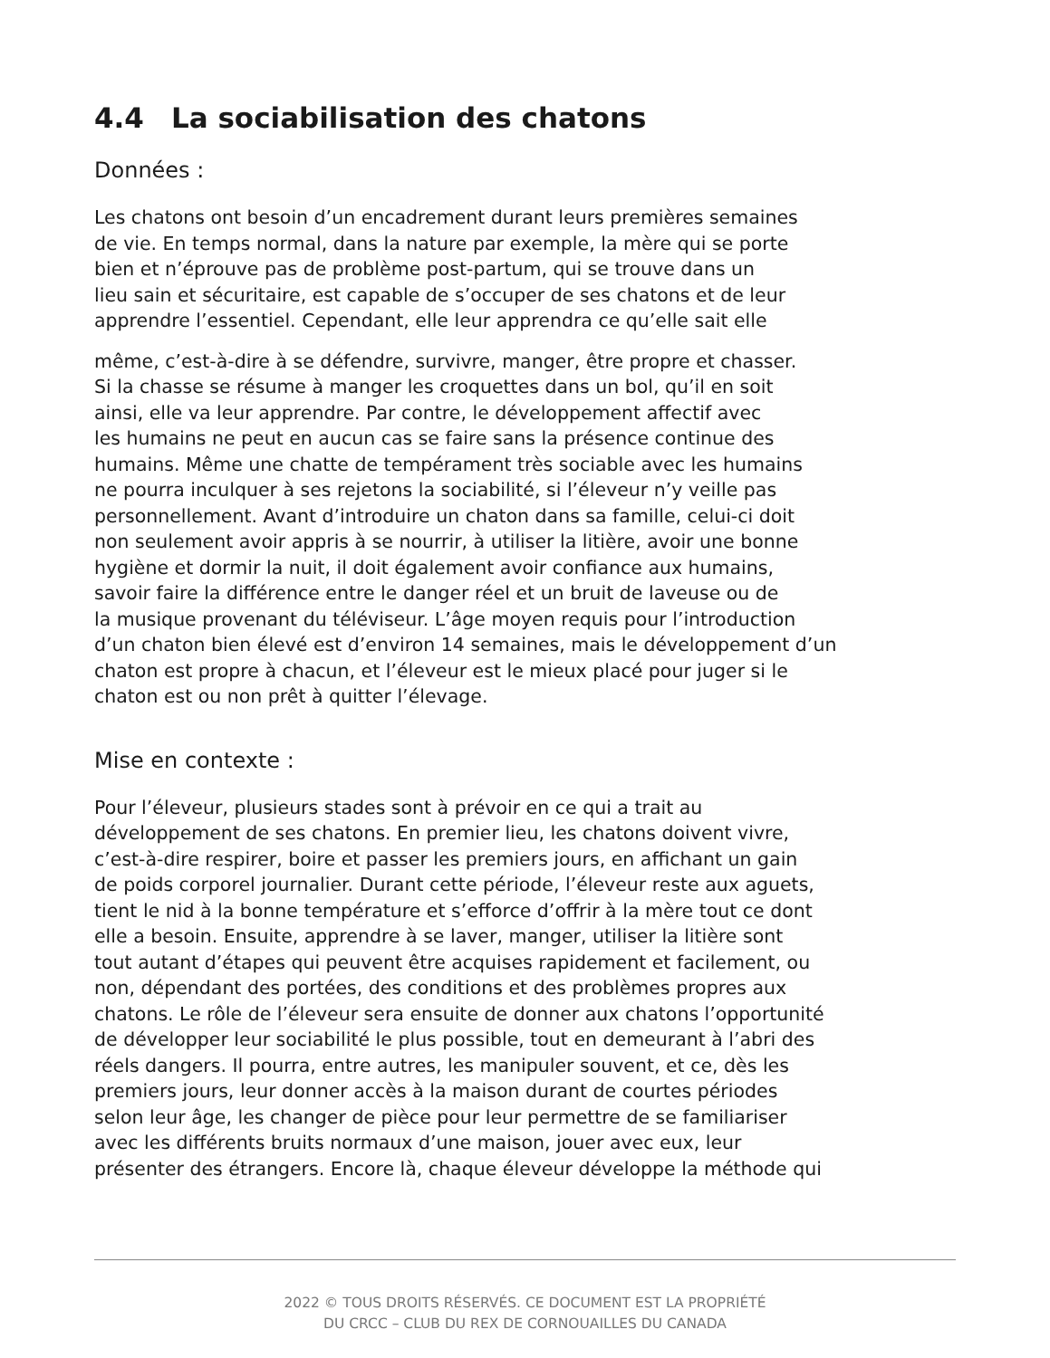4.4 La sociabilisation des chatons
Données :
Les chatons ont besoin d’un encadrement durant leurs premières semaines
de vie. En temps normal, dans la nature par exemple, la mère qui se porte
bien et n’éprouve pas de problème post-partum, qui se trouve dans un
lieu sain et sécuritaire, est capable de s’occuper de ses chatons et de leur
apprendre l’essentiel. Cependant, elle leur apprendra ce qu’elle sait elle
même, c’est-à-dire à se défendre, survivre, manger, être propre et chasser.
Si la chasse se résume à manger les croquettes dans un bol, qu’il en soit
ainsi, elle va leur apprendre. Par contre, le développement affectif avec
les humains ne peut en aucun cas se faire sans la présence continue des
humains. Même une chatte de tempérament très sociable avec les humains
ne pourra inculquer à ses rejetons la sociabilité, si l’éleveur n’y veille pas
personnellement. Avant d’introduire un chaton dans sa famille, celui-ci doit
non seulement avoir appris à se nourrir, à utiliser la litière, avoir une bonne
hygiène et dormir la nuit, il doit également avoir confiance aux humains,
savoir faire la différence entre le danger réel et un bruit de laveuse ou de
la musique provenant du téléviseur. L’âge moyen requis pour l’introduction
d’un chaton bien élevé est d’environ 14 semaines, mais le développement d’un
chaton est propre à chacun, et l’éleveur est le mieux placé pour juger si le
chaton est ou non prêt à quitter l’élevage.
Mise en contexte :
Pour l’éleveur, plusieurs stades sont à prévoir en ce qui a trait au
développement de ses chatons. En premier lieu, les chatons doivent vivre,
c’est-à-dire respirer, boire et passer les premiers jours, en affichant un gain
de poids corporel journalier. Durant cette période, l’éleveur reste aux aguets,
tient le nid à la bonne température et s’efforce d’offrir à la mère tout ce dont
elle a besoin. Ensuite, apprendre à se laver, manger, utiliser la litière sont
tout autant d’étapes qui peuvent être acquises rapidement et facilement, ou
non, dépendant des portées, des conditions et des problèmes propres aux
chatons. Le rôle de l’éleveur sera ensuite de donner aux chatons l’opportunité
de développer leur sociabilité le plus possible, tout en demeurant à l’abri des
réels dangers. Il pourra, entre autres, les manipuler souvent, et ce, dès les
premiers jours, leur donner accès à la maison durant de courtes périodes
selon leur âge, les changer de pièce pour leur permettre de se familiariser
avec les différents bruits normaux d’une maison, jouer avec eux, leur
présenter des étrangers. Encore là, chaque éleveur développe la méthode qui
2022 © TOUS DROITS RÉSERVÉS. CE DOCUMENT EST LA PROPRIÉTÉ
DU CRCC – CLUB DU REX DE CORNOUAILLES DU CANADA